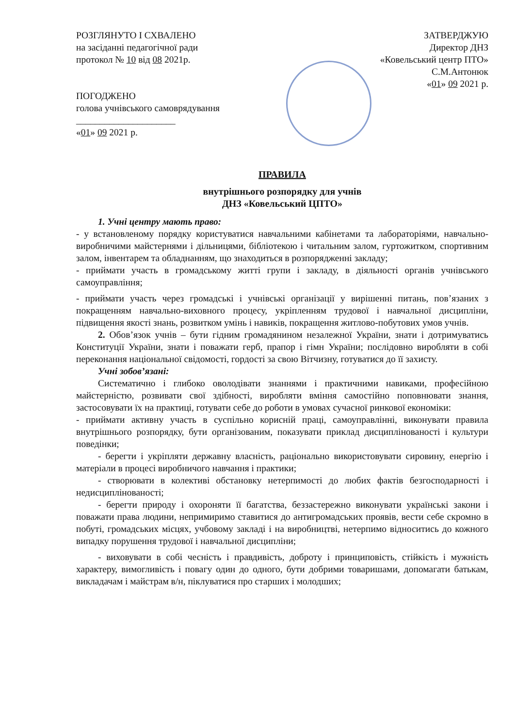РОЗГЛЯНУТО І СХВАЛЕНО
на засіданні педагогічної ради
протокол № 10 від 08 2021р.
ПОГОДЖЕНО
голова учнівського самоврядування
_____________________
«01» 09 2021 р.
ЗАТВЕРДЖУЮ
Директор ДНЗ
«Ковельський центр ПТО»
С.М.Антонюк
«01» 09 2021 р.
ПРАВИЛА
внутрішнього розпорядку для учнів
ДНЗ «Ковельський ЦПТО»
1. Учні центру мають право:
- у встановленому порядку користуватися навчальними кабінетами та лабораторіями, навчально-виробничими майстернями і дільницями, бібліотекою і читальним залом, гуртожитком, спортивним залом, інвентарем та обладнанням, що знаходиться в розпорядженні закладу;
- приймати участь в громадському житті групи і закладу, в діяльності органів учнівського самоуправління;
- приймати участь через громадські і учнівські організації у вирішенні питань, пов’язаних з покращенням навчально-виховного процесу, укріпленням трудової і навчальної дисципліни, підвищення якості знань, розвитком умінь і навиків, покращення житлово-побутових умов учнів.
2. Обов’язок учнів – бути гідним громадянином незалежної України, знати і дотримуватись Конституції України, знати і поважати герб, прапор і гімн України; послідовно виробляти в собі переконання національної свідомості, гордості за свою Вітчизну, готуватися до її захисту.
Учні зобов’язані:
Систематично і глибоко оволодівати знаннями і практичними навиками, професійною майстерністю, розвивати свої здібності, виробляти вміння самостійно поповнювати знання, застосовувати їх на практиці, готувати себе до роботи в умовах сучасної ринкової економіки:
- приймати активну участь в суспільно корисній праці, самоуправлінні, виконувати правила внутрішнього розпорядку, бути організованим, показувати приклад дисциплінованості і культури поведінки;
- берегти і укріпляти державну власність, раціонально використовувати сировину, енергію і матеріали в процесі виробничого навчання і практики;
- створювати в колективі обстановку нетерпимості до любих фактів безгосподарності і недисциплінованості;
- берегти природу і охороняти її багатства, беззастережно виконувати українські закони і поважати права людини, непримиримо ставитися до антигромадських проявів, вести себе скромно в побуті, громадських місцях, учбовому закладі і на виробництві, нетерпимо відноситись до кожного випадку порушення трудової і навчальної дисципліни;
- виховувати в собі чесність і правдивість, доброту і принциповість, стійкість і мужність характеру, вимогливість і повагу один до одного, бути добрими товаришами, допомагати батькам, викладачам і майстрам в/н, піклуватися про старших і молодших;